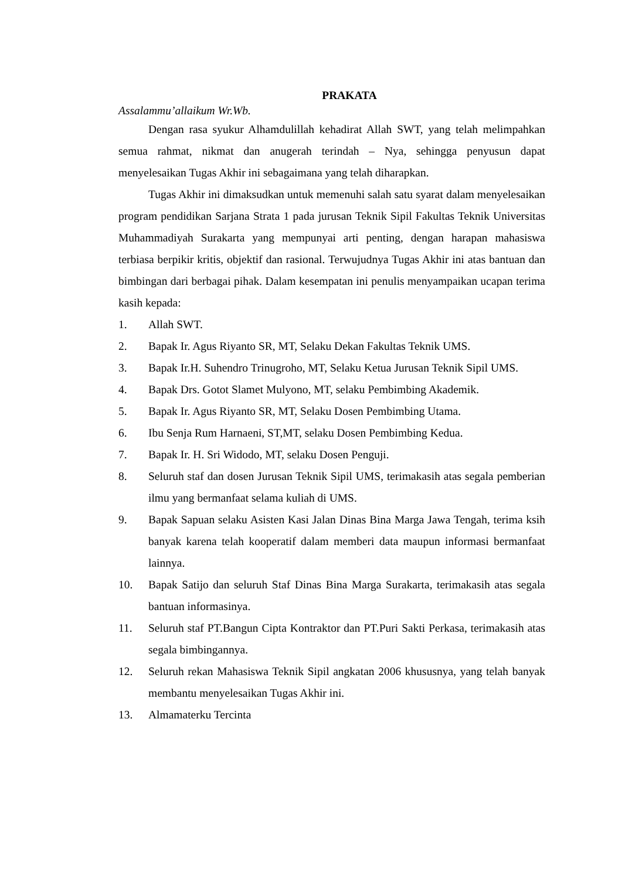PRAKATA
Assalammu’allaikum Wr.Wb.
Dengan rasa syukur Alhamdulillah kehadirat Allah SWT, yang telah melimpahkan semua rahmat, nikmat dan anugerah terindah – Nya, sehingga penyusun dapat menyelesaikan Tugas Akhir ini sebagaimana yang telah diharapkan.
Tugas Akhir ini dimaksudkan untuk memenuhi salah satu syarat dalam menyelesaikan program pendidikan Sarjana Strata 1 pada jurusan Teknik Sipil Fakultas Teknik Universitas Muhammadiyah Surakarta yang mempunyai arti penting, dengan harapan mahasiswa terbiasa berpikir kritis, objektif dan rasional. Terwujudnya Tugas Akhir ini atas bantuan dan bimbingan dari berbagai pihak. Dalam kesempatan ini penulis menyampaikan ucapan terima kasih kepada:
1. Allah SWT.
2. Bapak Ir. Agus Riyanto SR, MT, Selaku Dekan Fakultas Teknik UMS.
3. Bapak Ir.H. Suhendro Trinugroho, MT, Selaku Ketua Jurusan Teknik Sipil UMS.
4. Bapak Drs. Gotot Slamet Mulyono, MT, selaku Pembimbing Akademik.
5. Bapak Ir. Agus Riyanto SR, MT, Selaku Dosen Pembimbing Utama.
6. Ibu Senja Rum Harnaeni, ST,MT, selaku Dosen Pembimbing Kedua.
7. Bapak Ir. H. Sri Widodo, MT, selaku Dosen Penguji.
8. Seluruh staf dan dosen Jurusan Teknik Sipil UMS, terimakasih atas segala pemberian ilmu yang bermanfaat selama kuliah di UMS.
9. Bapak Sapuan selaku Asisten Kasi Jalan Dinas Bina Marga Jawa Tengah, terima ksih banyak karena telah kooperatif dalam memberi data maupun informasi bermanfaat lainnya.
10. Bapak Satijo dan seluruh Staf Dinas Bina Marga Surakarta, terimakasih atas segala bantuan informasinya.
11. Seluruh staf PT.Bangun Cipta Kontraktor dan PT.Puri Sakti Perkasa, terimakasih atas segala bimbingannya.
12. Seluruh rekan Mahasiswa Teknik Sipil angkatan 2006 khususnya, yang telah banyak membantu menyelesaikan Tugas Akhir ini.
13. Almamaterku Tercinta